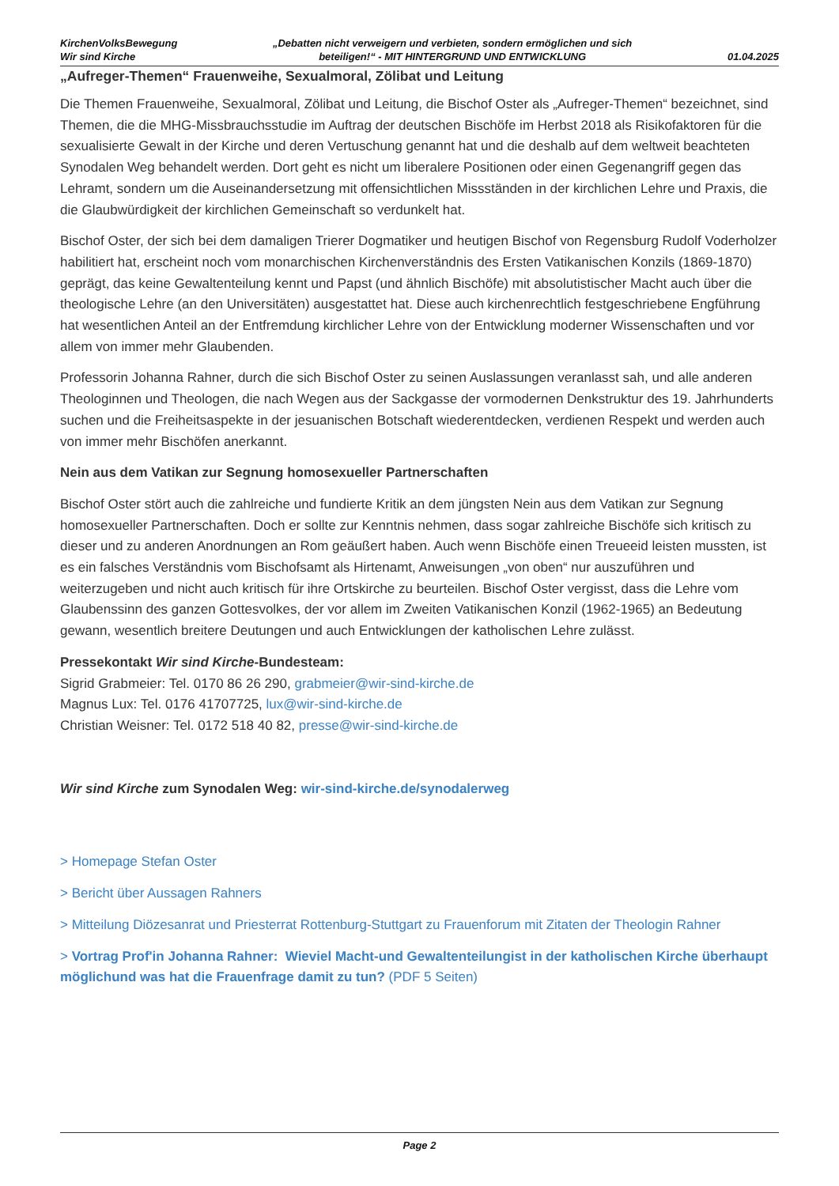KirchenVolksBewegung
Wir sind Kirche
„Debatten nicht verweigern und verbieten, sondern ermöglichen und sich
beteiligen!“ - MIT HINTERGRUND UND ENTWICKLUNG
01.04.2025
„Aufreger-Themen“ Frauenweihe, Sexualmoral, Zölibat und Leitung
Die Themen Frauenweihe, Sexualmoral, Zölibat und Leitung, die Bischof Oster als „Aufreger-Themen“ bezeichnet, sind Themen, die die MHG-Missbrauchsstudie im Auftrag der deutschen Bischöfe im Herbst 2018 als Risikofaktoren für die sexualisierte Gewalt in der Kirche und deren Vertuschung genannt hat und die deshalb auf dem weltweit beachteten Synodalen Weg behandelt werden. Dort geht es nicht um liberalere Positionen oder einen Gegenangriff gegen das Lehramt, sondern um die Auseinandersetzung mit offensichtlichen Missständen in der kirchlichen Lehre und Praxis, die die Glaubwürdigkeit der kirchlichen Gemeinschaft so verdunkelt hat.
Bischof Oster, der sich bei dem damaligen Trierer Dogmatiker und heutigen Bischof von Regensburg Rudolf Voderholzer habilitiert hat, erscheint noch vom monarchischen Kirchenverständnis des Ersten Vatikanischen Konzils (1869-1870) geprägt, das keine Gewaltenteilung kennt und Papst (und ähnlich Bischöfe) mit absolutistischer Macht auch über die theologische Lehre (an den Universitäten) ausgestattet hat. Diese auch kirchenrechtlich festgeschriebene Engführung hat wesentlichen Anteil an der Entfremdung kirchlicher Lehre von der Entwicklung moderner Wissenschaften und vor allem von immer mehr Glaubenden.
Professorin Johanna Rahner, durch die sich Bischof Oster zu seinen Auslassungen veranlasst sah, und alle anderen Theologinnen und Theologen, die nach Wegen aus der Sackgasse der vormodernen Denkstruktur des 19. Jahrhunderts suchen und die Freiheitsaspekte in der jesuanischen Botschaft wiederentdecken, verdienen Respekt und werden auch von immer mehr Bischöfen anerkannt.
Nein aus dem Vatikan zur Segnung homosexueller Partnerschaften
Bischof Oster stört auch die zahlreiche und fundierte Kritik an dem jüngsten Nein aus dem Vatikan zur Segnung homosexueller Partnerschaften. Doch er sollte zur Kenntnis nehmen, dass sogar zahlreiche Bischöfe sich kritisch zu dieser und zu anderen Anordnungen an Rom geäußert haben. Auch wenn Bischöfe einen Treueeid leisten mussten, ist es ein falsches Verständnis vom Bischofsamt als Hirtenamt, Anweisungen „von oben“ nur auszuführen und weiterzugeben und nicht auch kritisch für ihre Ortskirche zu beurteilen. Bischof Oster vergisst, dass die Lehre vom Glaubenssinn des ganzen Gottesvolkes, der vor allem im Zweiten Vatikanischen Konzil (1962-1965) an Bedeutung gewann, wesentlich breitere Deutungen und auch Entwicklungen der katholischen Lehre zulässt.
Pressekontakt Wir sind Kirche-Bundesteam:
Sigrid Grabmeier: Tel. 0170 86 26 290, grabmeier@wir-sind-kirche.de
Magnus Lux: Tel. 0176 41707725, lux@wir-sind-kirche.de
Christian Weisner: Tel. 0172 518 40 82, presse@wir-sind-kirche.de
Wir sind Kirche zum Synodalen Weg: wir-sind-kirche.de/synodalerweg
> Homepage Stefan Oster
> Bericht über Aussagen Rahners
> Mitteilung Diözesanrat und Priesterrat Rottenburg-Stuttgart zu Frauenforum mit Zitaten der Theologin Rahner
> Vortrag Prof'in Johanna Rahner: Wieviel Macht-und Gewaltenteilungist in der katholischen Kirche überhaupt möglichund was hat die Frauenfrage damit zu tun? (PDF 5 Seiten)
Page 2